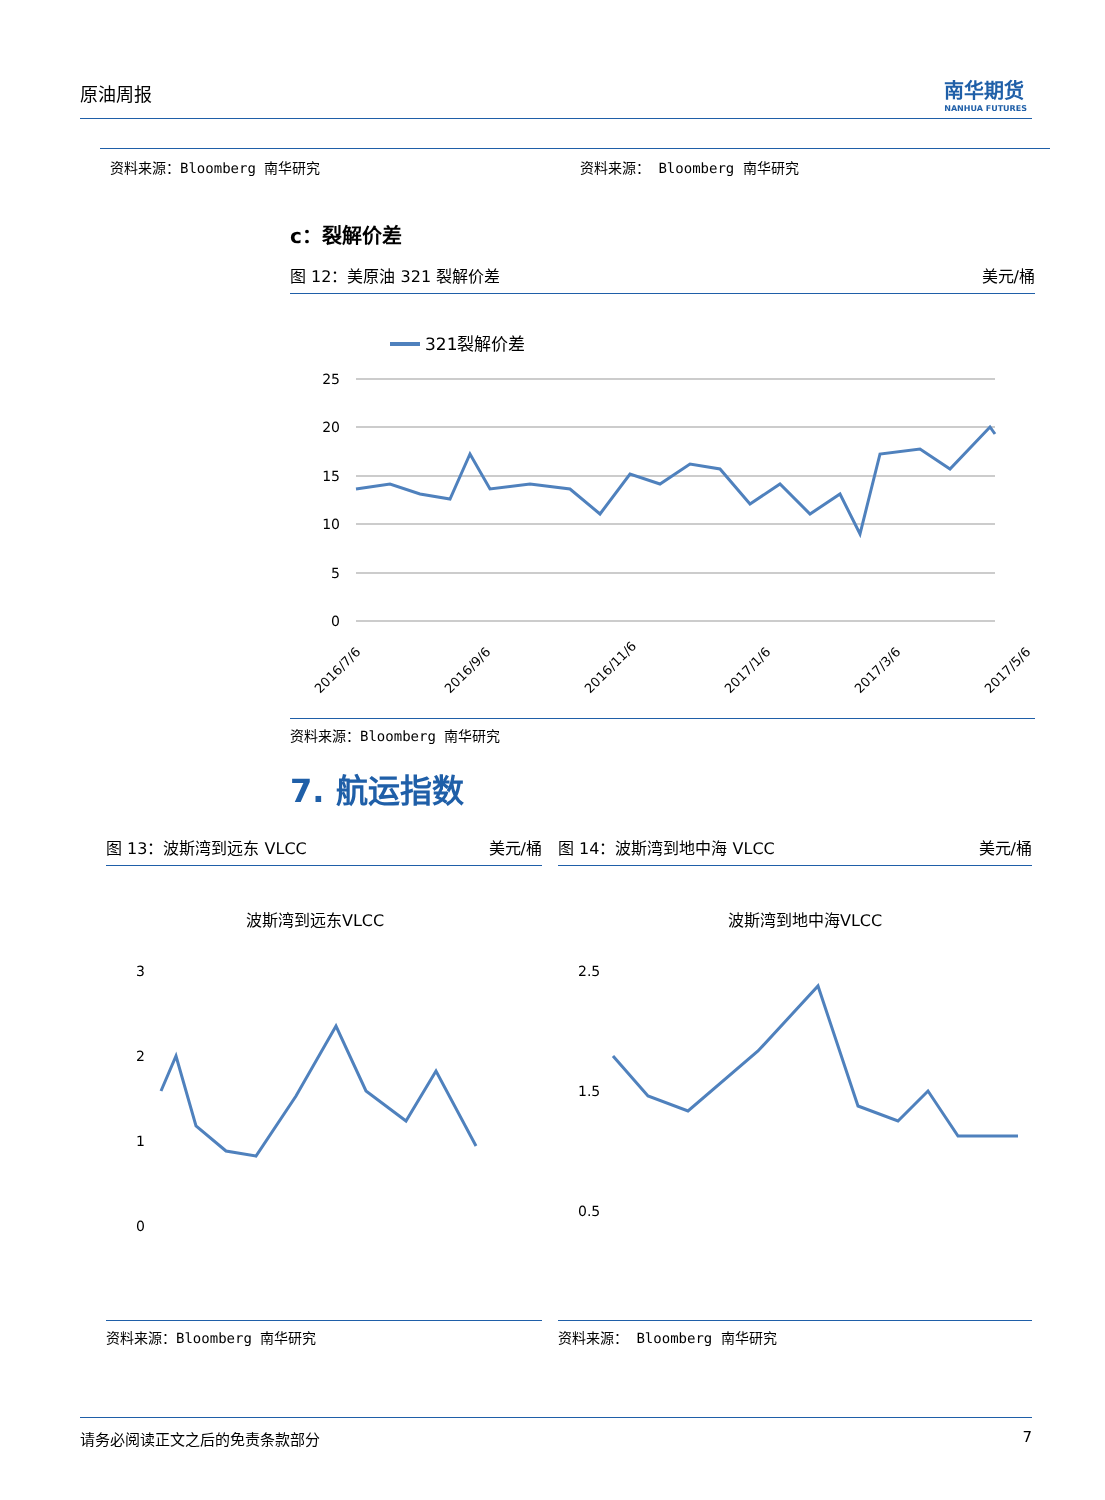原油周报
南华期货
NANHUA FUTURES
资料来源：Bloomberg 南华研究 资料来源： Bloomberg 南华研究
c：裂解价差
图 12：美原油 321 裂解价差 美元/桶
321裂解价差
25
20
15
10
5
0
2016/7/6
2016/9/6
2016/11/6
2017/1/6
2017/3/6
2017/5/6
资料来源：Bloomberg 南华研究
7. 航运指数
图 13：波斯湾到远东 VLCC 美元/桶
波斯湾到远东VLCC
3
2
1
0
资料来源：Bloomberg 南华研究
图 14：波斯湾到地中海 VLCC 美元/桶
波斯湾到地中海VLCC
2.5
1.5
0.5
资料来源： Bloomberg 南华研究
请务必阅读正文之后的免责条款部分 7